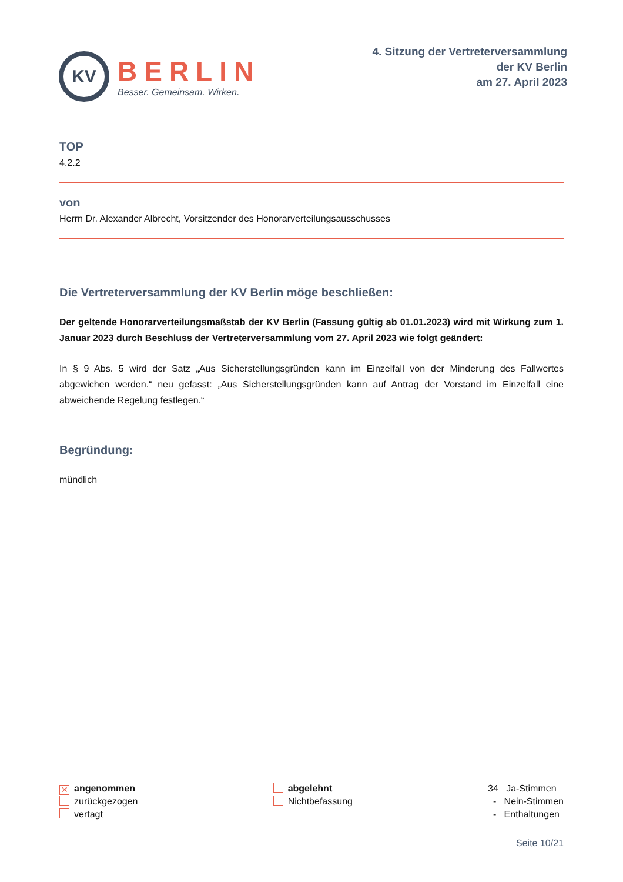KV
BERLIN
Besser. Gemeinsam. Wirken.
4. Sitzung der Vertreterversammlung
der KV Berlin
am 27. April 2023
TOP
4.2.2
von
Herrn Dr. Alexander Albrecht, Vorsitzender des Honorarverteilungsausschusses
Die Vertreterversammlung der KV Berlin möge beschließen:
Der geltende Honorarverteilungsmaßstab der KV Berlin (Fassung gültig ab 01.01.2023) wird mit Wirkung zum 1. Januar 2023 durch Beschluss der Vertreterversammlung vom 27. April 2023 wie folgt geändert:
In § 9 Abs. 5 wird der Satz „Aus Sicherstellungsgründen kann im Einzelfall von der Minderung des Fallwertes abgewichen werden.“ neu gefasst: „Aus Sicherstellungsgründen kann auf Antrag der Vorstand im Einzelfall eine abweichende Regelung festlegen.“
Begründung:
mündlich
✕ angenommen
zurückgezogen
vertagt
abgelehnt
Nichtbefassung
34 Ja-Stimmen
- Nein-Stimmen
- Enthaltungen
Seite 10/21